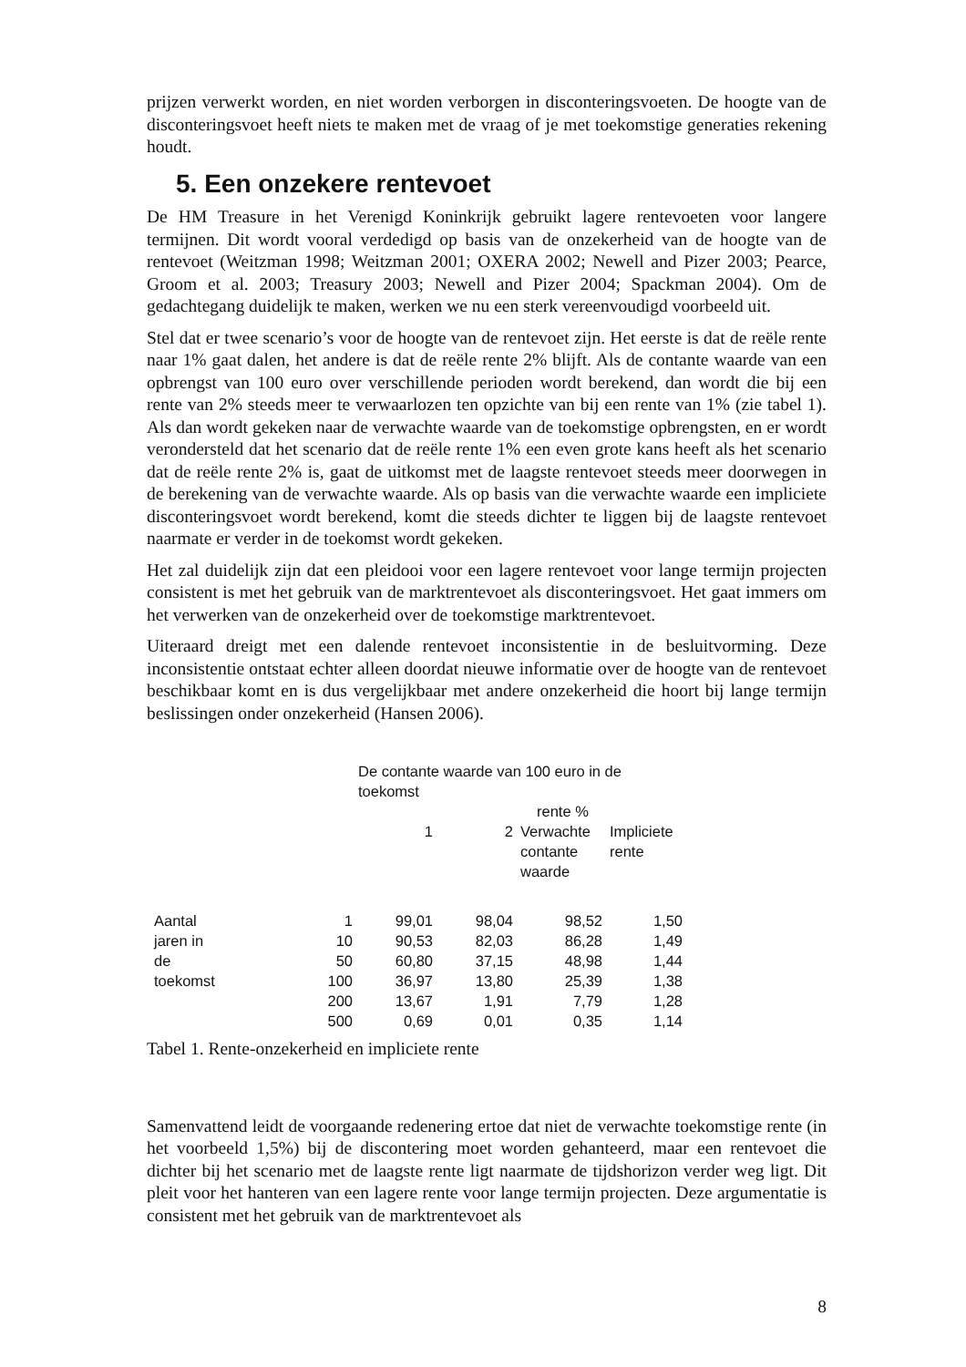prijzen verwerkt worden, en niet worden verborgen in disconteringsvoeten. De hoogte van de disconteringsvoet heeft niets te maken met de vraag of je met toekomstige generaties rekening houdt.
5. Een onzekere rentevoet
De HM Treasure in het Verenigd Koninkrijk gebruikt lagere rentevoeten voor langere termijnen. Dit wordt vooral verdedigd op basis van de onzekerheid van de hoogte van de rentevoet (Weitzman 1998; Weitzman 2001; OXERA 2002; Newell and Pizer 2003; Pearce, Groom et al. 2003; Treasury 2003; Newell and Pizer 2004; Spackman 2004). Om de gedachtegang duidelijk te maken, werken we nu een sterk vereenvoudigd voorbeeld uit.
Stel dat er twee scenario’s voor de hoogte van de rentevoet zijn. Het eerste is dat de reële rente naar 1% gaat dalen, het andere is dat de reële rente 2% blijft. Als de contante waarde van een opbrengst van 100 euro over verschillende perioden wordt berekend, dan wordt die bij een rente van 2% steeds meer te verwaarlozen ten opzichte van bij een rente van 1% (zie tabel 1). Als dan wordt gekeken naar de verwachte waarde van de toekomstige opbrengsten, en er wordt verondersteld dat het scenario dat de reële rente 1% een even grote kans heeft als het scenario dat de reële rente 2% is, gaat de uitkomst met de laagste rentevoet steeds meer doorwegen in de berekening van de verwachte waarde. Als op basis van die verwachte waarde een impliciete disconteringsvoet wordt berekend, komt die steeds dichter te liggen bij de laagste rentevoet naarmate er verder in de toekomst wordt gekeken.
Het zal duidelijk zijn dat een pleidooi voor een lagere rentevoet voor lange termijn projecten consistent is met het gebruik van de marktrentevoet als disconteringsvoet. Het gaat immers om het verwerken van de onzekerheid over de toekomstige marktrentevoet.
Uiteraard dreigt met een dalende rentevoet inconsistentie in de besluitvorming. Deze inconsistentie ontstaat echter alleen doordat nieuwe informatie over de hoogte van de rentevoet beschikbaar komt en is dus vergelijkbaar met andere onzekerheid die hoort bij lange termijn beslissingen onder onzekerheid (Hansen 2006).
| | De contante waarde van 100 euro in de toekomst | | | | |
| | | | rente % | | |
| | | 1 | 2 | Verwachte contante waarde | Impliciete rente |
| Aantal jaren in de toekomst | 1 | 99,01 | 98,04 | 98,52 | 1,50 |
| | 10 | 90,53 | 82,03 | 86,28 | 1,49 |
| | 50 | 60,80 | 37,15 | 48,98 | 1,44 |
| | 100 | 36,97 | 13,80 | 25,39 | 1,38 |
| | 200 | 13,67 | 1,91 | 7,79 | 1,28 |
| | 500 | 0,69 | 0,01 | 0,35 | 1,14 |
Tabel 1. Rente-onzekerheid en impliciete rente
Samenvattend leidt de voorgaande redenering ertoe dat niet de verwachte toekomstige rente (in het voorbeeld 1,5%) bij de discontering moet worden gehanteerd, maar een rentevoet die dichter bij het scenario met de laagste rente ligt naarmate de tijdshorizon verder weg ligt. Dit pleit voor het hanteren van een lagere rente voor lange termijn projecten. Deze argumentatie is consistent met het gebruik van de marktrentevoet als
8